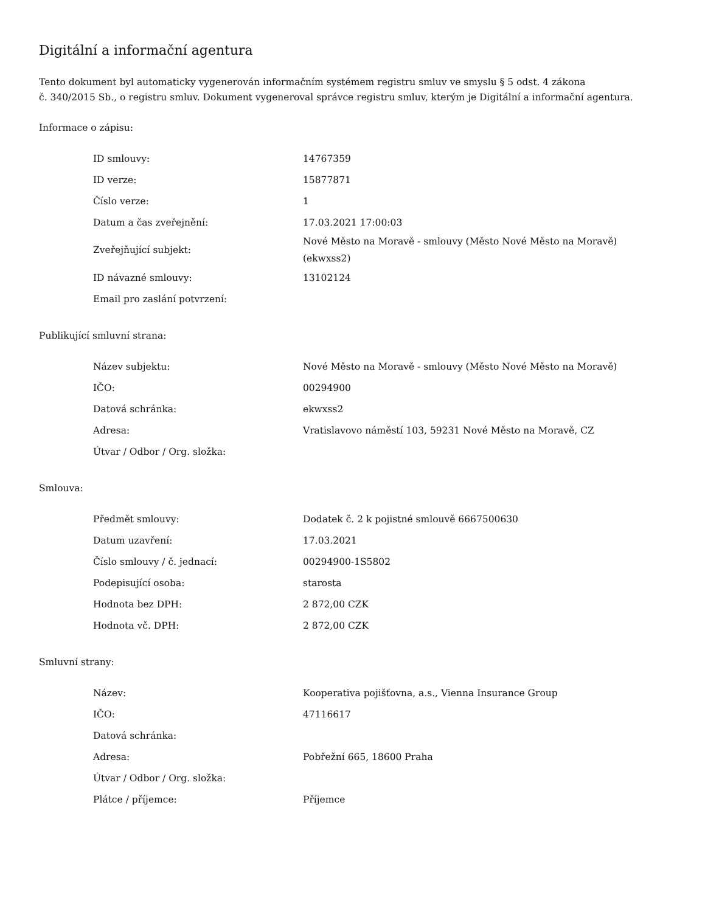Digitální a informační agentura
Tento dokument byl automaticky vygenerován informačním systémem registru smluv ve smyslu § 5 odst. 4 zákona
č. 340/2015 Sb., o registru smluv. Dokument vygeneroval správce registru smluv, kterým je Digitální a informační agentura.
Informace o zápisu:
| ID smlouvy: | 14767359 |
| ID verze: | 15877871 |
| Číslo verze: | 1 |
| Datum a čas zveřejnění: | 17.03.2021 17:00:03 |
| Zveřejňující subjekt: | Nové Město na Moravě - smlouvy (Město Nové Město na Moravě) (ekwxss2) |
| ID návazné smlouvy: | 13102124 |
| Email pro zaslání potvrzení: | |
Publikující smluvní strana:
| Název subjektu: | Nové Město na Moravě - smlouvy (Město Nové Město na Moravě) |
| IČO: | 00294900 |
| Datová schránka: | ekwxss2 |
| Adresa: | Vratislavovo náměstí 103, 59231 Nové Město na Moravě, CZ |
| Útvar / Odbor / Org. složka: | |
Smlouva:
| Předmět smlouvy: | Dodatek č. 2 k pojistné smlouvě 6667500630 |
| Datum uzavření: | 17.03.2021 |
| Číslo smlouvy / č. jednací: | 00294900-1S5802 |
| Podepisující osoba: | starosta |
| Hodnota bez DPH: | 2 872,00 CZK |
| Hodnota vč. DPH: | 2 872,00 CZK |
Smluvní strany:
| Název: | Kooperativa pojišťovna, a.s., Vienna Insurance Group |
| IČO: | 47116617 |
| Datová schránka: | |
| Adresa: | Pobřežní 665, 18600 Praha |
| Útvar / Odbor / Org. složka: | |
| Plátce / příjemce: | Příjemce |